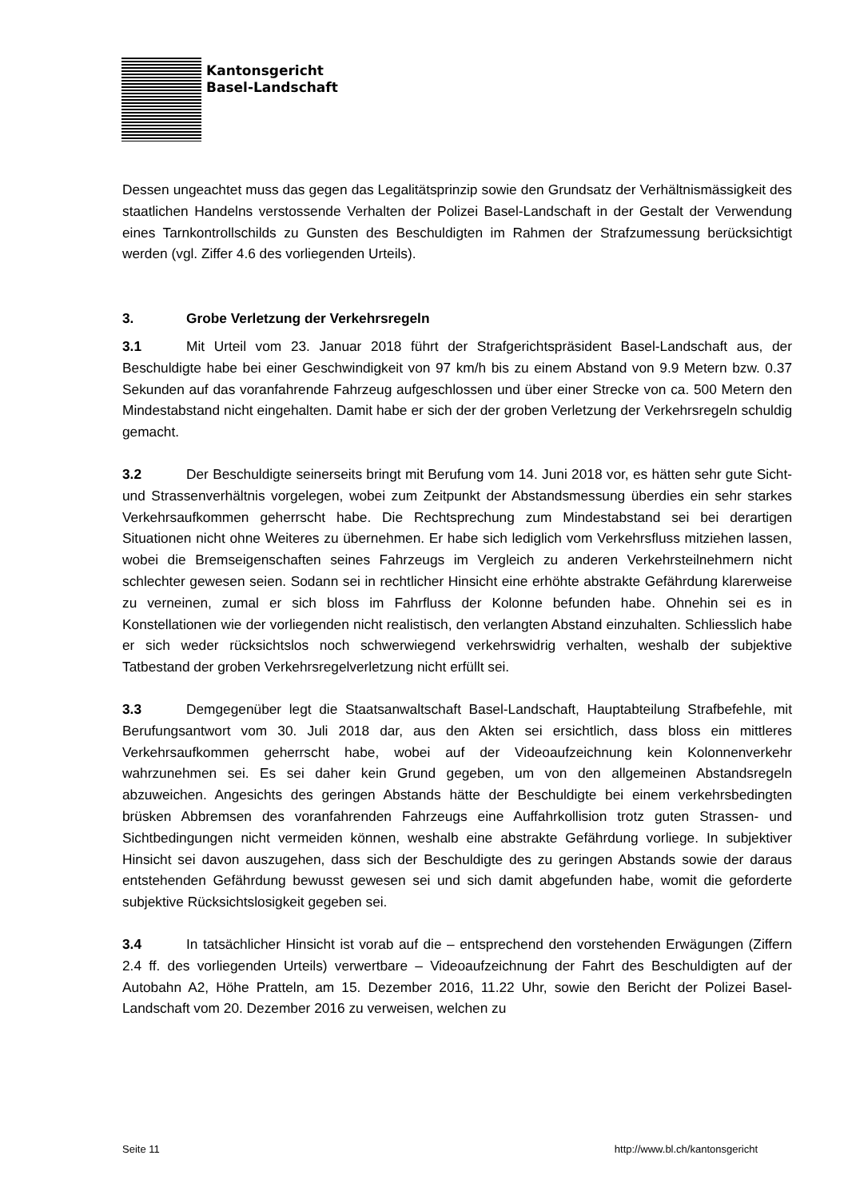Kantonsgericht
Basel-Landschaft
Dessen ungeachtet muss das gegen das Legalitätsprinzip sowie den Grundsatz der Verhältnismässigkeit des staatlichen Handelns verstossende Verhalten der Polizei Basel-Landschaft in der Gestalt der Verwendung eines Tarnkontrollschilds zu Gunsten des Beschuldigten im Rahmen der Strafzumessung berücksichtigt werden (vgl. Ziffer 4.6 des vorliegenden Urteils).
3. Grobe Verletzung der Verkehrsregeln
3.1 Mit Urteil vom 23. Januar 2018 führt der Strafgerichtspräsident Basel-Landschaft aus, der Beschuldigte habe bei einer Geschwindigkeit von 97 km/h bis zu einem Abstand von 9.9 Metern bzw. 0.37 Sekunden auf das voranfahrende Fahrzeug aufgeschlossen und über einer Strecke von ca. 500 Metern den Mindestabstand nicht eingehalten. Damit habe er sich der der groben Verletzung der Verkehrsregeln schuldig gemacht.
3.2 Der Beschuldigte seinerseits bringt mit Berufung vom 14. Juni 2018 vor, es hätten sehr gute Sicht- und Strassenverhältnis vorgelegen, wobei zum Zeitpunkt der Abstandsmessung überdies ein sehr starkes Verkehrsaufkommen geherrscht habe. Die Rechtsprechung zum Mindestabstand sei bei derartigen Situationen nicht ohne Weiteres zu übernehmen. Er habe sich lediglich vom Verkehrsfluss mitziehen lassen, wobei die Bremseigenschaften seines Fahrzeugs im Vergleich zu anderen Verkehrsteilnehmern nicht schlechter gewesen seien. Sodann sei in rechtlicher Hinsicht eine erhöhte abstrakte Gefährdung klarerweise zu verneinen, zumal er sich bloss im Fahrfluss der Kolonne befunden habe. Ohnehin sei es in Konstellationen wie der vorliegenden nicht realistisch, den verlangten Abstand einzuhalten. Schliesslich habe er sich weder rücksichtslos noch schwerwiegend verkehrswidrig verhalten, weshalb der subjektive Tatbestand der groben Verkehrsregelverletzung nicht erfüllt sei.
3.3 Demgegenüber legt die Staatsanwaltschaft Basel-Landschaft, Hauptabteilung Strafbefehle, mit Berufungsantwort vom 30. Juli 2018 dar, aus den Akten sei ersichtlich, dass bloss ein mittleres Verkehrsaufkommen geherrscht habe, wobei auf der Videoaufzeichnung kein Kolonnenverkehr wahrzunehmen sei. Es sei daher kein Grund gegeben, um von den allgemeinen Abstandsregeln abzuweichen. Angesichts des geringen Abstands hätte der Beschuldigte bei einem verkehrsbedingten brüsken Abbremsen des voranfahrenden Fahrzeugs eine Auffahrkollision trotz guten Strassen- und Sichtbedingungen nicht vermeiden können, weshalb eine abstrakte Gefährdung vorliege. In subjektiver Hinsicht sei davon auszugehen, dass sich der Beschuldigte des zu geringen Abstands sowie der daraus entstehenden Gefährdung bewusst gewesen sei und sich damit abgefunden habe, womit die geforderte subjektive Rücksichtslosigkeit gegeben sei.
3.4 In tatsächlicher Hinsicht ist vorab auf die – entsprechend den vorstehenden Erwägungen (Ziffern 2.4 ff. des vorliegenden Urteils) verwertbare – Videoaufzeichnung der Fahrt des Beschuldigten auf der Autobahn A2, Höhe Pratteln, am 15. Dezember 2016, 11.22 Uhr, sowie den Bericht der Polizei Basel-Landschaft vom 20. Dezember 2016 zu verweisen, welchen zu
Seite 11 http://www.bl.ch/kantonsgericht